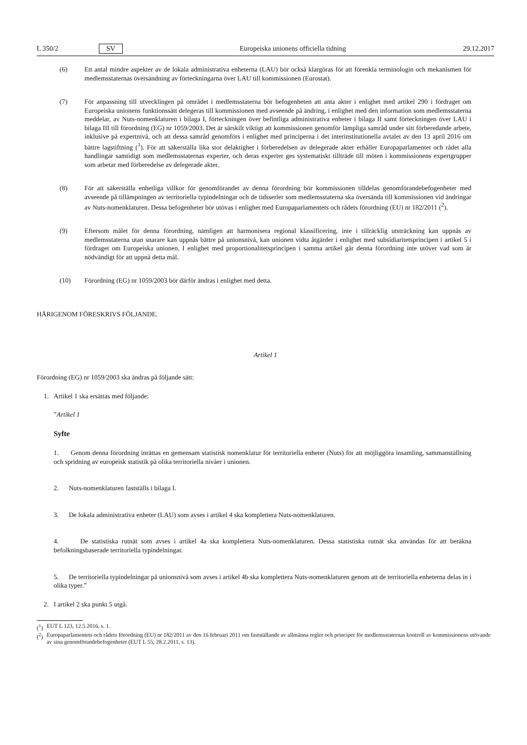L 350/2 SV Europeiska unionens officiella tidning 29.12.2017
(6) Ett antal mindre aspekter av de lokala administrativa enheterna (LAU) bör också klargöras för att förenkla terminologin och mekanismen för medlemsstaternas översändning av förteckningarna över LAU till kommissionen (Eurostat).
(7) För anpassning till utvecklingen på området i medlemsstaterna bör befogenheten att anta akter i enlighet med artikel 290 i fördraget om Europeiska unionens funktionssätt delegeras till kommissionen med avseende på ändring, i enlighet med den information som medlemsstaterna meddelar, av Nuts-nomenklaturen i bilaga I, förteckningen över befintliga administrativa enheter i bilaga II samt förteckningen över LAU i bilaga III till förordning (EG) nr 1059/2003. Det är särskilt viktigt att kommissionen genomför lämpliga samråd under sitt förberedande arbete, inklusive på expertnivå, och att dessa samråd genomförs i enlighet med principerna i det interinstitutionella avtalet av den 13 april 2016 om bättre lagstiftning (<sup>1</sup>). För att säkerställa lika stor delaktighet i förberedelsen av delegerade akter erhåller Europaparlamentet och rådet alla handlingar samtidigt som medlemsstaternas experter, och deras experter ges systematiskt tillträde till möten i kommissionens expertgrupper som arbetar med förberedelse av delegerade akter.
(8) För att säkerställa enhetliga villkor för genomförandet av denna förordning bör kommissionen tilldelas genomförandebefogenheter med avseende på tillämpningen av territoriella typindelningar och de tidsserier som medlemsstaterna ska översända till kommissionen vid ändringar av Nuts-nomenklaturen. Dessa befogenheter bör utövas i enlighet med Europaparlamentets och rådets förordning (EU) nr 182/2011 (<sup>2</sup>).
(9) Eftersom målet för denna förordning, nämligen att harmonisera regional klassificering, inte i tillräcklig utsträckning kan uppnås av medlemsstaterna utan snarare kan uppnås bättre på unionsnivå, kan unionen vidta åtgärder i enlighet med subsidiaritetsprincipen i artikel 5 i fördraget om Europeiska unionen. I enlighet med proportionalitetsprincipen i samma artikel går denna förordning inte utöver vad som är nödvändigt för att uppnå detta mål.
(10) Förordning (EG) nr 1059/2003 bör därför ändras i enlighet med detta.
HÄRIGENOM FÖRESKRIVS FÖLJANDE.
Artikel 1
Förordning (EG) nr 1059/2003 ska ändras på följande sätt:
1. Artikel 1 ska ersättas med följande:
”Artikel 1
Syfte
1. Genom denna förordning inrättas en gemensam statistisk nomenklatur för territoriella enheter (Nuts) för att möjliggöra insamling, sammanställning och spridning av europeisk statistik på olika territoriella nivåer i unionen.
2. Nuts-nomenklaturen fastställs i bilaga I.
3. De lokala administrativa enheter (LAU) som avses i artikel 4 ska komplettera Nuts-nomenklaturen.
4. De statistiska rutnät som avses i artikel 4a ska komplettera Nuts-nomenklaturen. Dessa statistiska rutnät ska användas för att beräkna befolkningsbaserade territoriella typindelningar.
5. De territoriella typindelningar på unionsnivå som avses i artikel 4b ska komplettera Nuts-nomenklaturen genom att de territoriella enheterna delas in i olika typer.”
2. I artikel 2 ska punkt 5 utgå.
(<sup>1</sup>)
EUT L 123, 12.5.2016, s. 1.
(<sup>2</sup>)
Europaparlamentets och rådets förordning (EU) nr 182/2011 av den 16 februari 2011 om fastställande av allmänna regler och principer för medlemsstaternas kontroll av kommissionens utövande av sina genomförandebefogenheter (EUT L 55, 28.2.2011, s. 13).